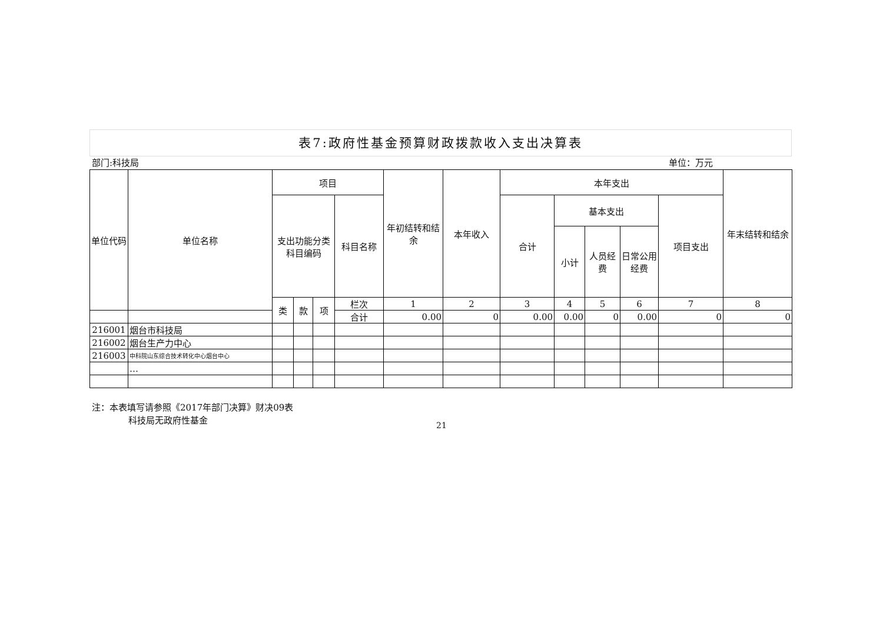表7:政府性基金预算财政拨款收入支出决算表
部门:科技局 单位：万元
| 单位代码 | 单位名称 | 项目 | | | | 年初结转和结余 | 本年收入 | 本年支出 | | | | | 年末结转和结余 | |
| --- | --- | --- | --- | --- | --- | --- | --- | --- | --- | --- | --- | --- | --- | --- |
| | | 支出功能分类科目编码 | | | 科目名称 | | | 合计 | 基本支出 | | | 项目支出 | | |
| | | | | | | | | | 小计 | 人员经费 | 日常公用经费 | | | |
| | | 类 | 款 | 项 | 栏次 | 1 | 2 | 3 | 4 | 5 | 6 | 7 | 8 | |
| | | | | | 合计 | 0.00 | 0 | 0.00 | 0.00 | 0 | 0.00 | 0 | 0 | |
| 216001 | 烟台市科技局 | | | | | | | | | | | | | |
| 216002 | 烟台生产力中心 | | | | | | | | | | | | | |
| 216003 | 中科院山东综合技术转化中心烟台中心 | | | | | | | | | | | | | |
| | … | | | | | | | | | | | | | |
注：本表填写请参照《2017年部门决算》财决09表
科技局无政府性基金
21